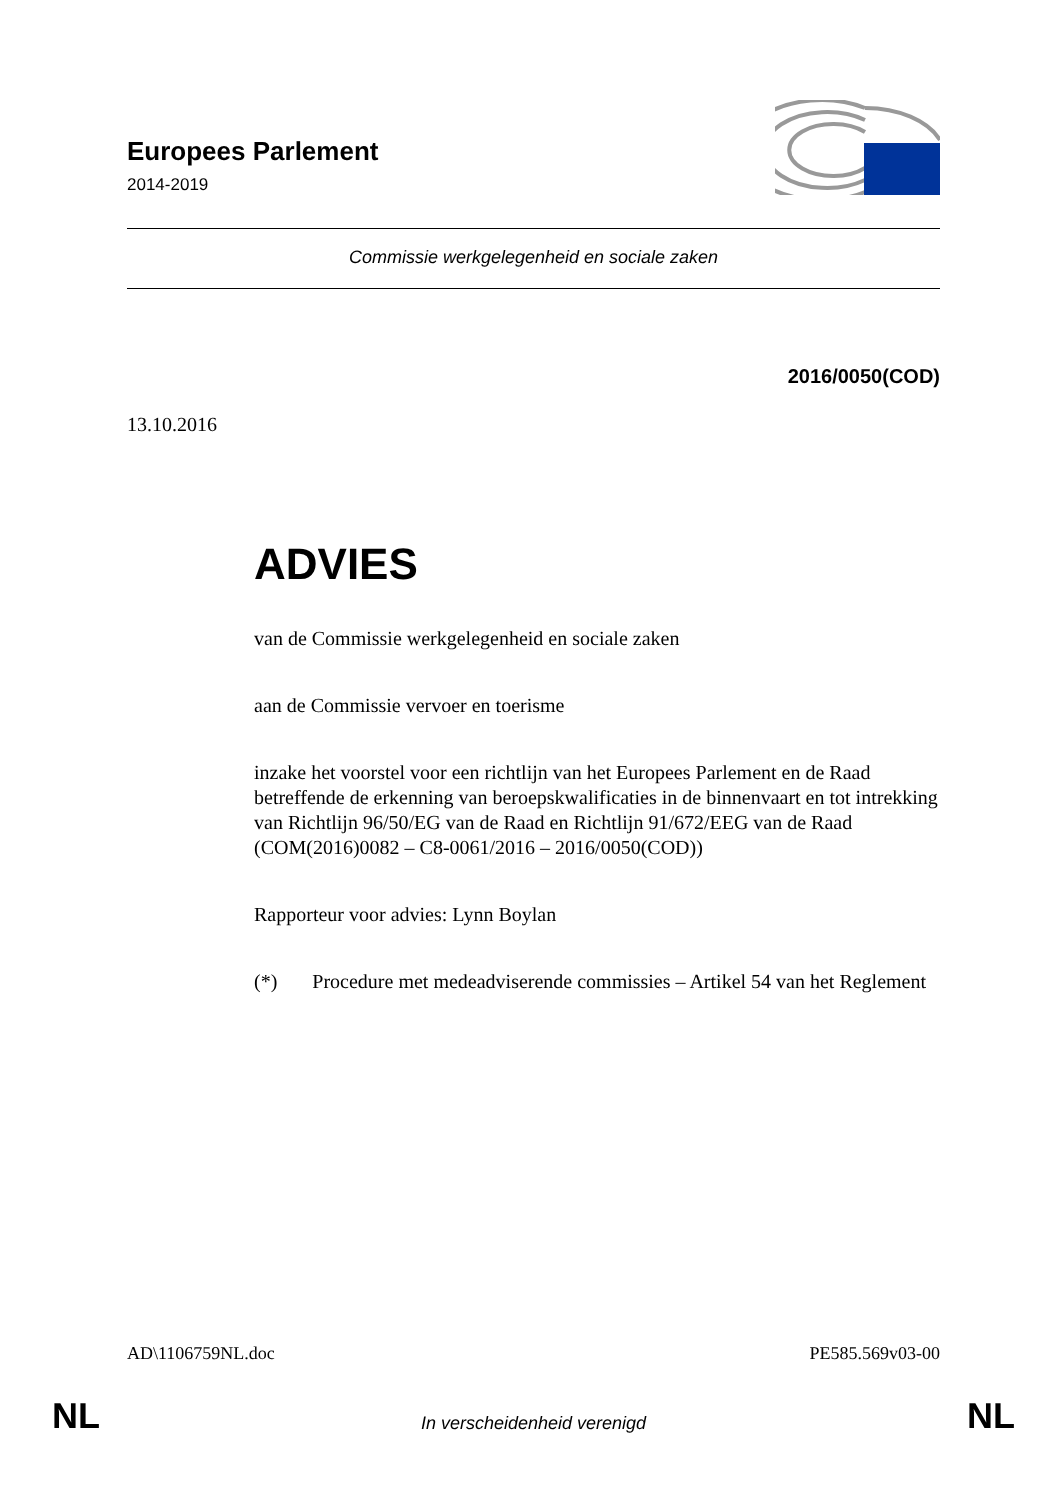Europees Parlement
2014-2019
Commissie werkgelegenheid en sociale zaken
2016/0050(COD)
13.10.2016
ADVIES
van de Commissie werkgelegenheid en sociale zaken
aan de Commissie vervoer en toerisme
inzake het voorstel voor een richtlijn van het Europees Parlement en de Raad betreffende de erkenning van beroepskwalificaties in de binnenvaart en tot intrekking van Richtlijn 96/50/EG van de Raad en Richtlijn 91/672/EEG van de Raad
(COM(2016)0082 – C8-0061/2016 – 2016/0050(COD))
Rapporteur voor advies: Lynn Boylan
(*) Procedure met medeadviserende commissies – Artikel 54 van het Reglement
AD\1106759NL.doc PE585.569v03-00
NL In verscheidenheid verenigd NL